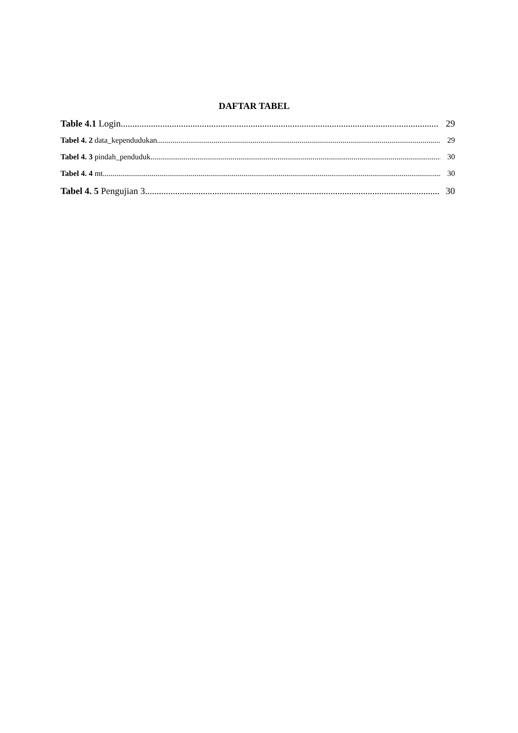DAFTAR TABEL
Table 4.1 Login 29
Tabel 4. 2 data_kependudukan 29
Tabel 4. 3 pindah_penduduk 30
Tabel 4. 4 mt 30
Tabel 4. 5 Pengujian 3 30